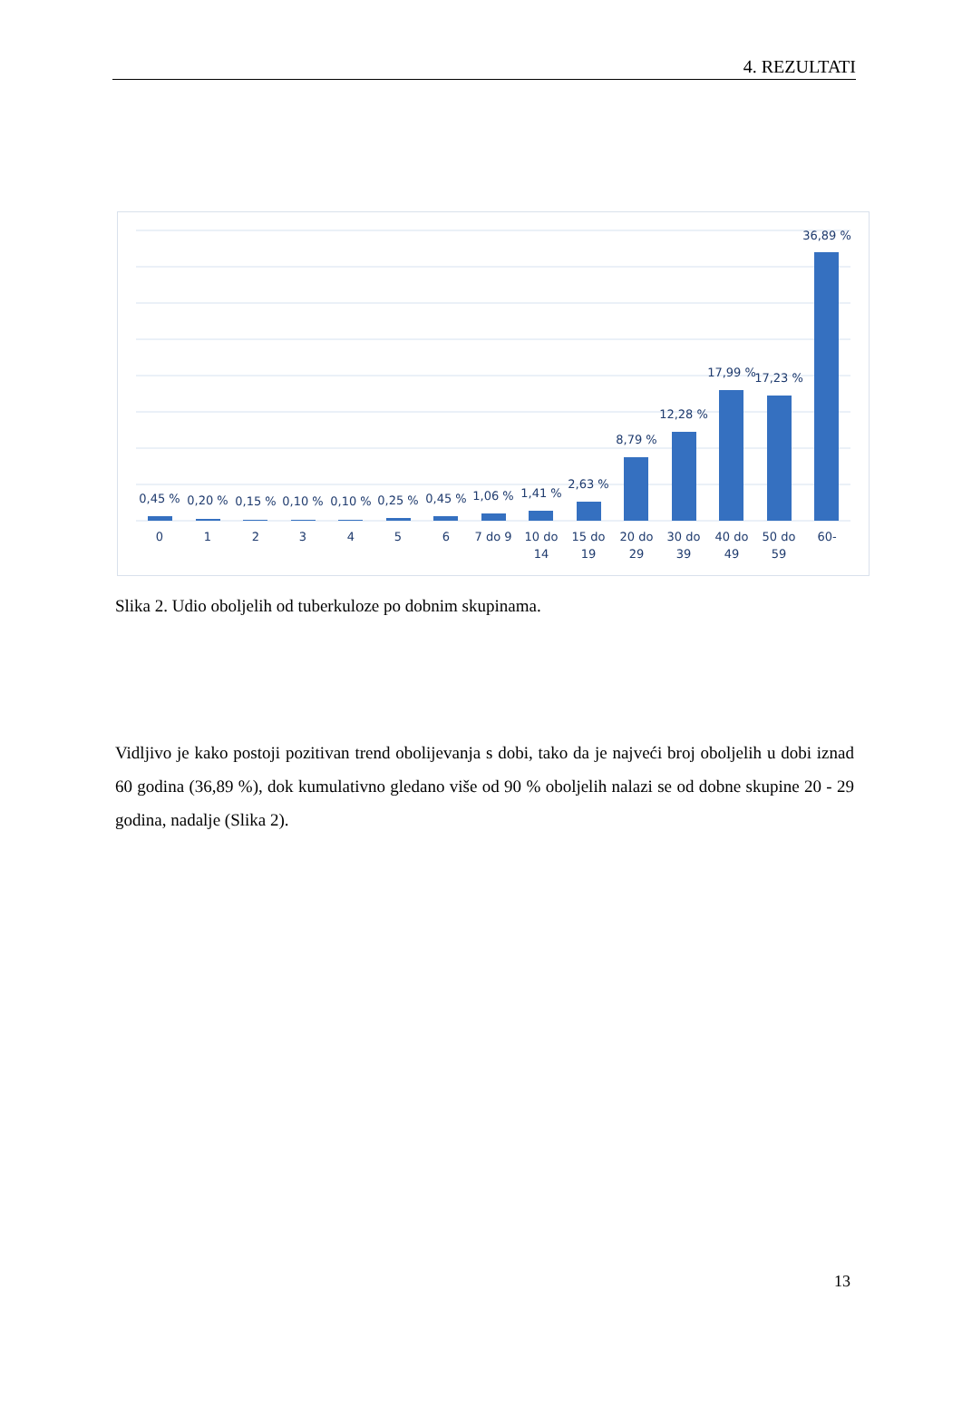4. REZULTATI
0,45 %
0,20 %
0,15 %
0,10 %
0,10 %
0,25 %
0,45 %
1,06 %
1,41 %
2,63 %
8,79 %
12,28 %
17,99 %
17,23 %
36,89 %
0
1
2
3
4
5
6
7 do 9
10 do
14
15 do
19
20 do
29
30 do
39
40 do
49
50 do
59
60-
Slika 2. Udio oboljelih od tuberkuloze po dobnim skupinama.
Vidljivo je kako postoji pozitivan trend obolijevanja s dobi, tako da je najveći broj oboljelih u dobi iznad 60 godina (36,89 %), dok kumulativno gledano više od 90 % oboljelih nalazi se od dobne skupine 20 - 29 godina, nadalje (Slika 2).
13